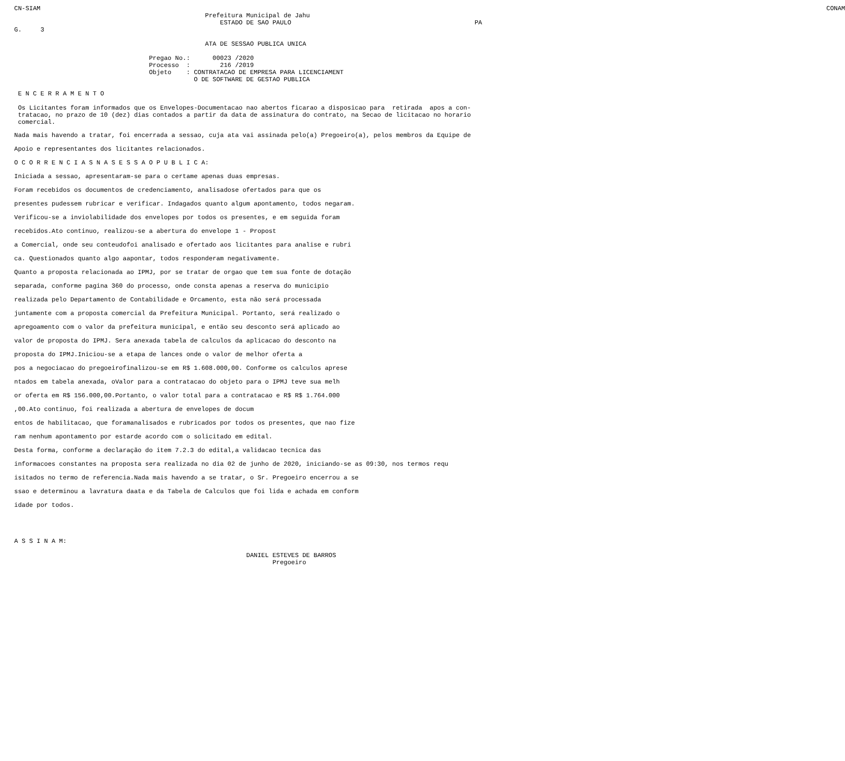CN-SIAM                                                                                                                                                                                                                  CONAM
                                                   Prefeitura Municipal de Jahu
                                                       ESTADO DE SAO PAULO                                                 PA
G.     3

                                                   ATA DE SESSAO PUBLICA UNICA

                                    Pregao No.:      00023 /2020
                                    Processo  :        216 /2019
                                    Objeto    : CONTRATACAO DE EMPRESA PARA LICENCIAMENT
                                                O DE SOFTWARE DE GESTAO PUBLICA

 E N C E R R A M E N T O

 Os Licitantes foram informados que os Envelopes-Documentacao nao abertos ficarao a disposicao para  retirada  apos a con-
 tratacao, no prazo de 10 (dez) dias contados a partir da data de assinatura do contrato, na Secao de licitacao no horario
 comercial.
Nada mais havendo a tratar, foi encerrada a sessao, cuja ata vai assinada pelo(a) Pregoeiro(a), pelos membros da Equipe de
Apoio e representantes dos licitantes relacionados.
O C O R R E N C I A S N A S E S S A O P U B L I C A:
Iniciada a sessao, apresentaram-se para o certame apenas duas empresas.
Foram recebidos os documentos de credenciamento, analisadose ofertados para que os
presentes pudessem rubricar e verificar. Indagados quanto algum apontamento, todos negaram.
Verificou-se a inviolabilidade dos envelopes por todos os presentes, e em seguida foram
recebidos.Ato continuo, realizou-se a abertura do envelope 1 - Propost
a Comercial, onde seu conteudofoi analisado e ofertado aos licitantes para analise e rubri
ca. Questionados quanto algo aapontar, todos responderam negativamente.
Quanto a proposta relacionada ao IPMJ, por se tratar de orgao que tem sua fonte de dotação
separada, conforme pagina 360 do processo, onde consta apenas a reserva do municipio
realizada pelo Departamento de Contabilidade e Orcamento, esta não será processada
juntamente com a proposta comercial da Prefeitura Municipal. Portanto, será realizado o
apregoamento com o valor da prefeitura municipal, e então seu desconto será aplicado ao
valor de proposta do IPMJ. Sera anexada tabela de calculos da aplicacao do desconto na
proposta do IPMJ.Iniciou-se a etapa de lances onde o valor de melhor oferta a
pos a negociacao do pregoeirofinalizou-se em R$ 1.608.000,00. Conforme os calculos aprese
ntados em tabela anexada, oValor para a contratacao do objeto para o IPMJ teve sua melh
or oferta em R$ 156.000,00.Portanto, o valor total para a contratacao e R$ R$ 1.764.000
,00.Ato continuo, foi realizada a abertura de envelopes de docum
entos de habilitacao, que foramanalisados e rubricados por todos os presentes, que nao fize
ram nenhum apontamento por estarde acordo com o solicitado em edital.
Desta forma, conforme a declaração do item 7.2.3 do edital,a validacao tecnica das
informacoes constantes na proposta sera realizada no dia 02 de junho de 2020, iniciando-se as 09:30, nos termos requ
isitados no termo de referencia.Nada mais havendo a se tratar, o Sr. Pregoeiro encerrou a se
ssao e determinou a lavratura daata e da Tabela de Calculos que foi lida e achada em conform
idade por todos.
A S S I N A M:

                                                              DANIEL ESTEVES DE BARROS
                                                                     Pregoeiro